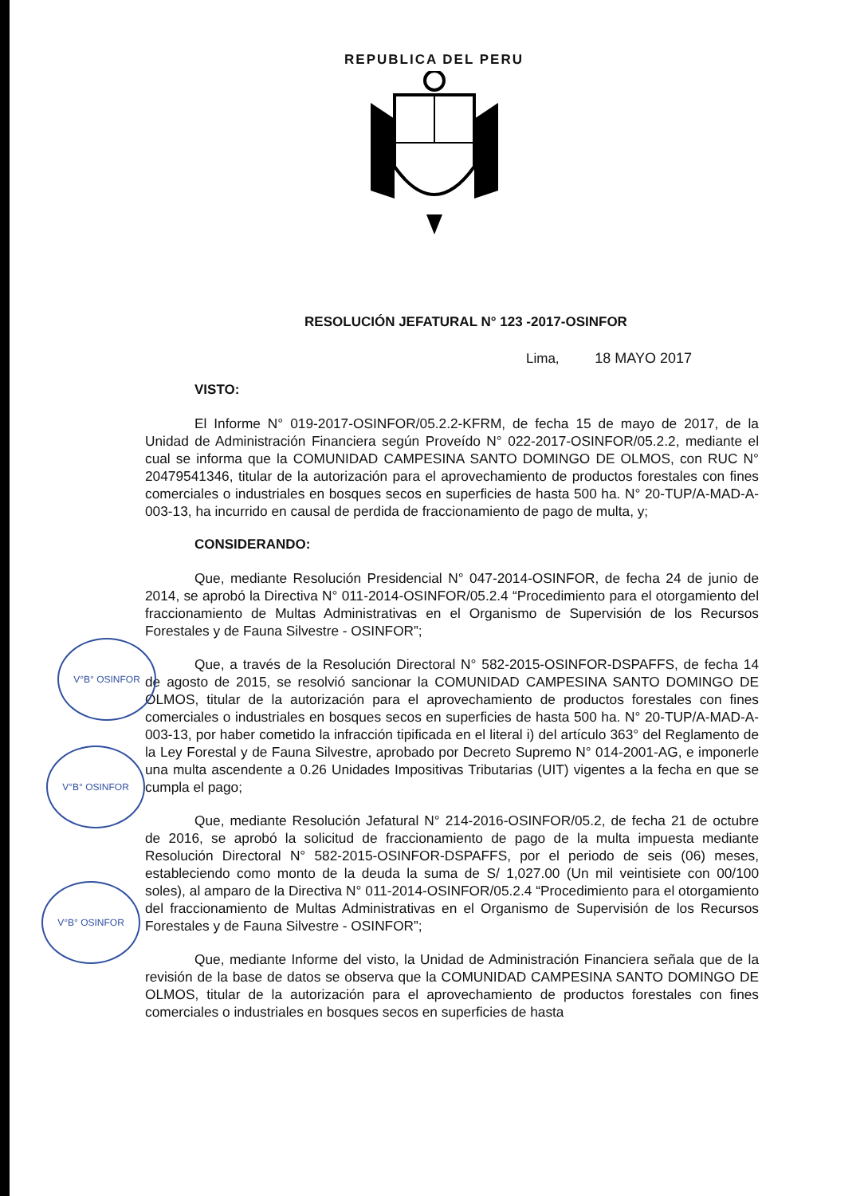REPUBLICA DEL PERU
RESOLUCIÓN JEFATURAL N° 123 -2017-OSINFOR
Lima, 18 MAYO 2017
VISTO:
El Informe N° 019-2017-OSINFOR/05.2.2-KFRM, de fecha 15 de mayo de 2017, de la Unidad de Administración Financiera según Proveído N° 022-2017-OSINFOR/05.2.2, mediante el cual se informa que la COMUNIDAD CAMPESINA SANTO DOMINGO DE OLMOS, con RUC N° 20479541346, titular de la autorización para el aprovechamiento de productos forestales con fines comerciales o industriales en bosques secos en superficies de hasta 500 ha. N° 20-TUP/A-MAD-A-003-13, ha incurrido en causal de perdida de fraccionamiento de pago de multa, y;
CONSIDERANDO:
Que, mediante Resolución Presidencial N° 047-2014-OSINFOR, de fecha 24 de junio de 2014, se aprobó la Directiva N° 011-2014-OSINFOR/05.2.4 “Procedimiento para el otorgamiento del fraccionamiento de Multas Administrativas en el Organismo de Supervisión de los Recursos Forestales y de Fauna Silvestre - OSINFOR”;
Que, a través de la Resolución Directoral N° 582-2015-OSINFOR-DSPAFFS, de fecha 14 de agosto de 2015, se resolvió sancionar la COMUNIDAD CAMPESINA SANTO DOMINGO DE OLMOS, titular de la autorización para el aprovechamiento de productos forestales con fines comerciales o industriales en bosques secos en superficies de hasta 500 ha. N° 20-TUP/A-MAD-A-003-13, por haber cometido la infracción tipificada en el literal i) del artículo 363° del Reglamento de la Ley Forestal y de Fauna Silvestre, aprobado por Decreto Supremo N° 014-2001-AG, e imponerle una multa ascendente a 0.26 Unidades Impositivas Tributarias (UIT) vigentes a la fecha en que se cumpla el pago;
Que, mediante Resolución Jefatural N° 214-2016-OSINFOR/05.2, de fecha 21 de octubre de 2016, se aprobó la solicitud de fraccionamiento de pago de la multa impuesta mediante Resolución Directoral N° 582-2015-OSINFOR-DSPAFFS, por el periodo de seis (06) meses, estableciendo como monto de la deuda la suma de S/ 1,027.00 (Un mil veintisiete con 00/100 soles), al amparo de la Directiva N° 011-2014-OSINFOR/05.2.4 “Procedimiento para el otorgamiento del fraccionamiento de Multas Administrativas en el Organismo de Supervisión de los Recursos Forestales y de Fauna Silvestre - OSINFOR”;
Que, mediante Informe del visto, la Unidad de Administración Financiera señala que de la revisión de la base de datos se observa que la COMUNIDAD CAMPESINA SANTO DOMINGO DE OLMOS, titular de la autorización para el aprovechamiento de productos forestales con fines comerciales o industriales en bosques secos en superficies de hasta
V°B° OSINFOR
V°B° OSINFOR
V°B° OSINFOR